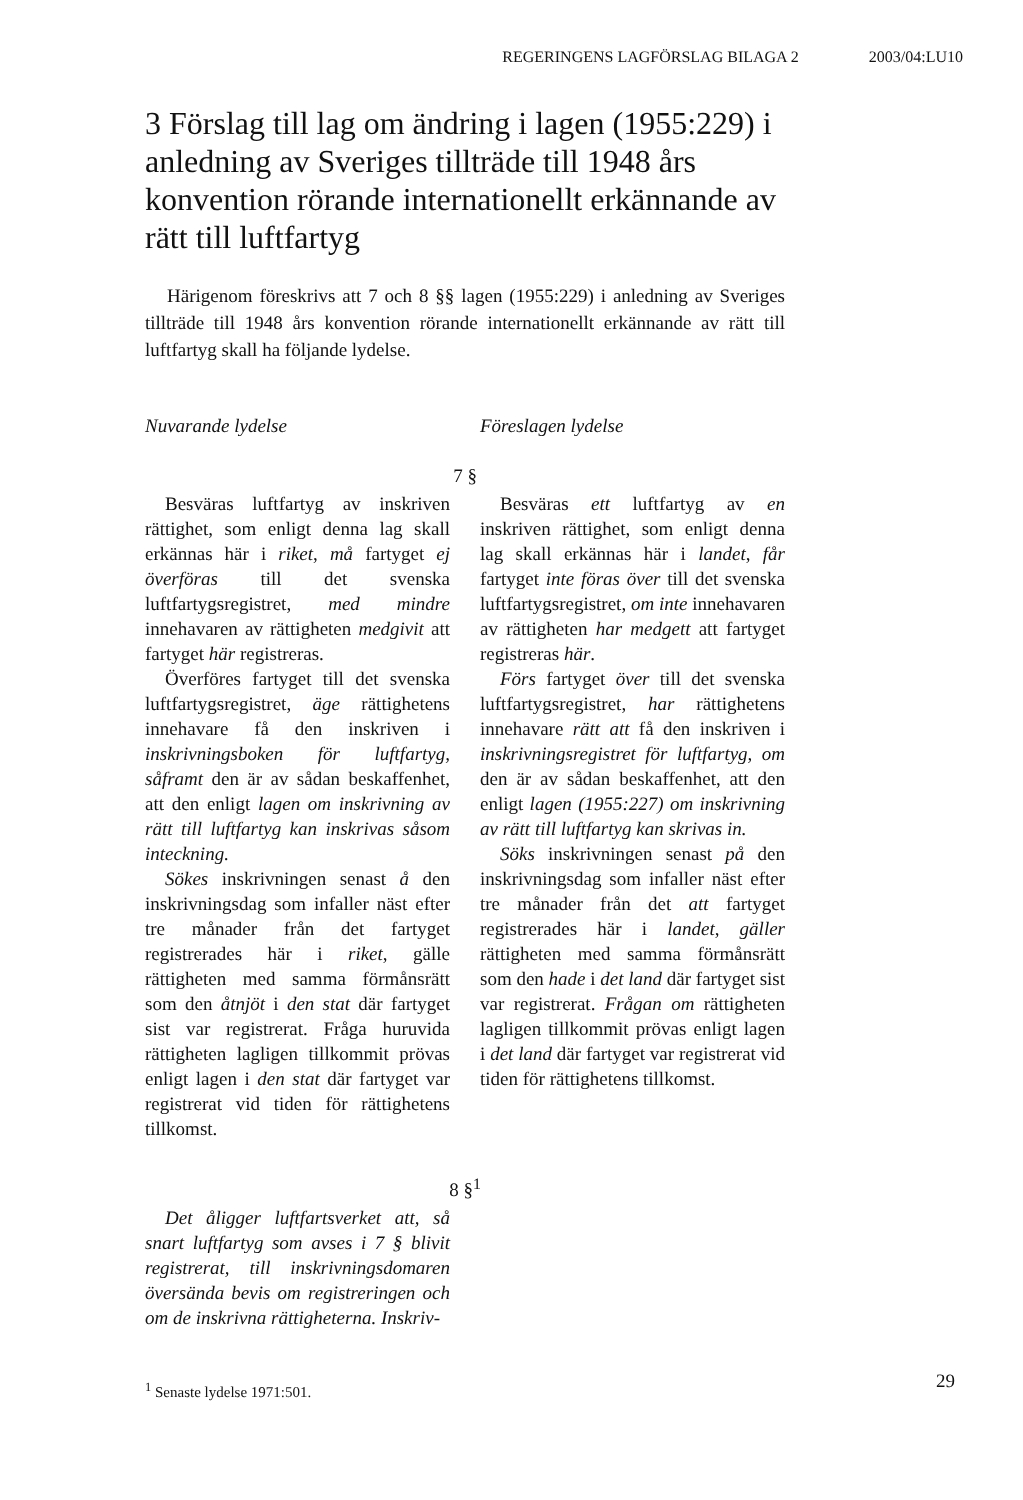REGERINGENS LAGFÖRSLAG BILAGA 2 2003/04:LU10
3 Förslag till lag om ändring i lagen (1955:229) i anledning av Sveriges tillträde till 1948 års konvention rörande internationellt erkännande av rätt till luftfartyg
Härigenom föreskrivs att 7 och 8 §§ lagen (1955:229) i anledning av Sveriges tillträde till 1948 års konvention rörande internationellt erkännande av rätt till luftfartyg skall ha följande lydelse.
Nuvarande lydelse Föreslagen lydelse
7 §
Besväras luftfartyg av inskriven rättighet, som enligt denna lag skall erkännas här i riket, må fartyget ej överföras till det svenska luftfartygsregistret, med mindre innehavaren av rättigheten medgivit att fartyget här registreras.
Överföres fartyget till det svenska luftfartygsregistret, äge rättighetens innehavare få den inskriven i inskrivningsboken för luftfartyg, såframt den är av sådan beskaffenhet, att den enligt lagen om inskrivning av rätt till luftfartyg kan inskrivas såsom inteckning.
Sökes inskrivningen senast å den inskrivningsdag som infaller näst efter tre månader från det fartyget registrerades här i riket, gälle rättigheten med samma förmånsrätt som den åtnjöt i den stat där fartyget sist var registrerat. Fråga huruvida rättigheten lagligen tillkommit prövas enligt lagen i den stat där fartyget var registrerat vid tiden för rättighetens tillkomst.
Besväras ett luftfartyg av en inskriven rättighet, som enligt denna lag skall erkännas här i landet, får fartyget inte föras över till det svenska luftfartygsregistret, om inte innehavaren av rättigheten har medgett att fartyget registreras här.
Förs fartyget över till det svenska luftfartygsregistret, har rättighetens innehavare rätt att få den inskriven i inskrivningsregistret för luftfartyg, om den är av sådan beskaffenhet, att den enligt lagen (1955:227) om inskrivning av rätt till luftfartyg kan skrivas in.
Söks inskrivningen senast på den inskrivningsdag som infaller näst efter tre månader från det att fartyget registrerades här i landet, gäller rättigheten med samma förmånsrätt som den hade i det land där fartyget sist var registrerat. Frågan om rättigheten lagligen tillkommit prövas enligt lagen i det land där fartyget var registrerat vid tiden för rättighetens tillkomst.
8 §<sup>1</sup>
Det åligger luftfartsverket att, så snart luftfartyg som avses i 7 § blivit registrerat, till inskrivningsdomaren översända bevis om registreringen och om de inskrivna rättigheterna. Inskriv-
<sup>1</sup> Senaste lydelse 1971:501.
29